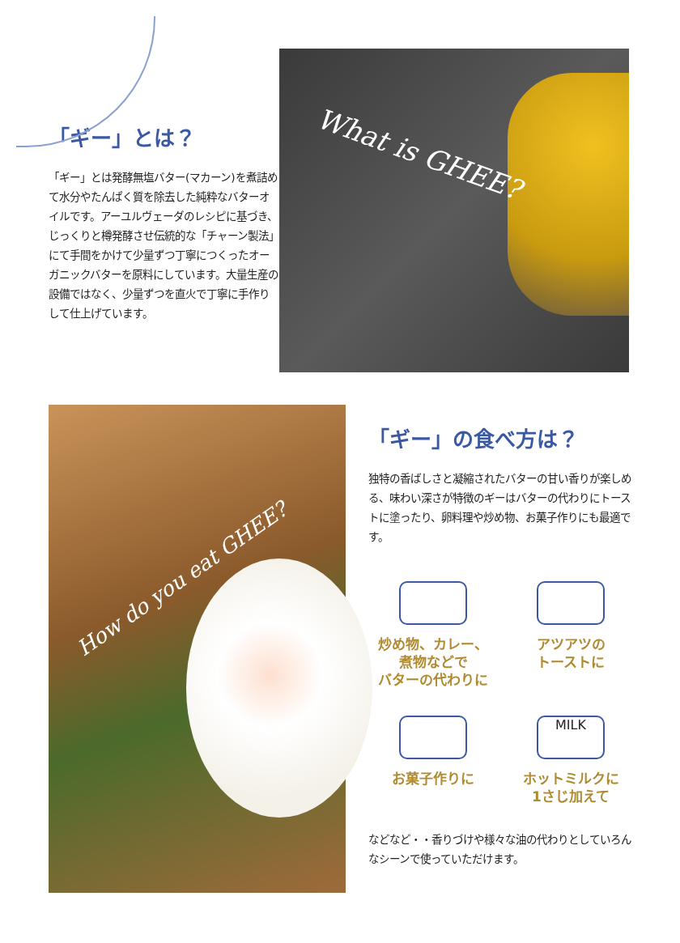「ギー」とは？
「ギー」とは発酵無塩バター(マカーン)を煮詰めて水分やたんぱく質を除去した純粋なバターオイルです。アーユルヴェーダのレシピに基づき、じっくりと樽発酵させ伝統的な「チャーン製法」にて手間をかけて少量ずつ丁寧につくったオーガニックバターを原料にしています。大量生産の設備ではなく、少量ずつを直火で丁寧に手作りして仕上げています。
What is GHEE?
How do you eat GHEE?
「ギー」の食べ方は？
独特の香ばしさと凝縮されたバターの甘い香りが楽しめる、味わい深さが特徴のギーはバターの代わりにトーストに塗ったり、卵料理や炒め物、お菓子作りにも最適です。
炒め物、カレー、
煮物などで
バターの代わりに
アツアツの
トーストに
お菓子作りに
MILK
ホットミルクに
1さじ加えて
などなど・・香りづけや様々な油の代わりとしていろんなシーンで使っていただけます。